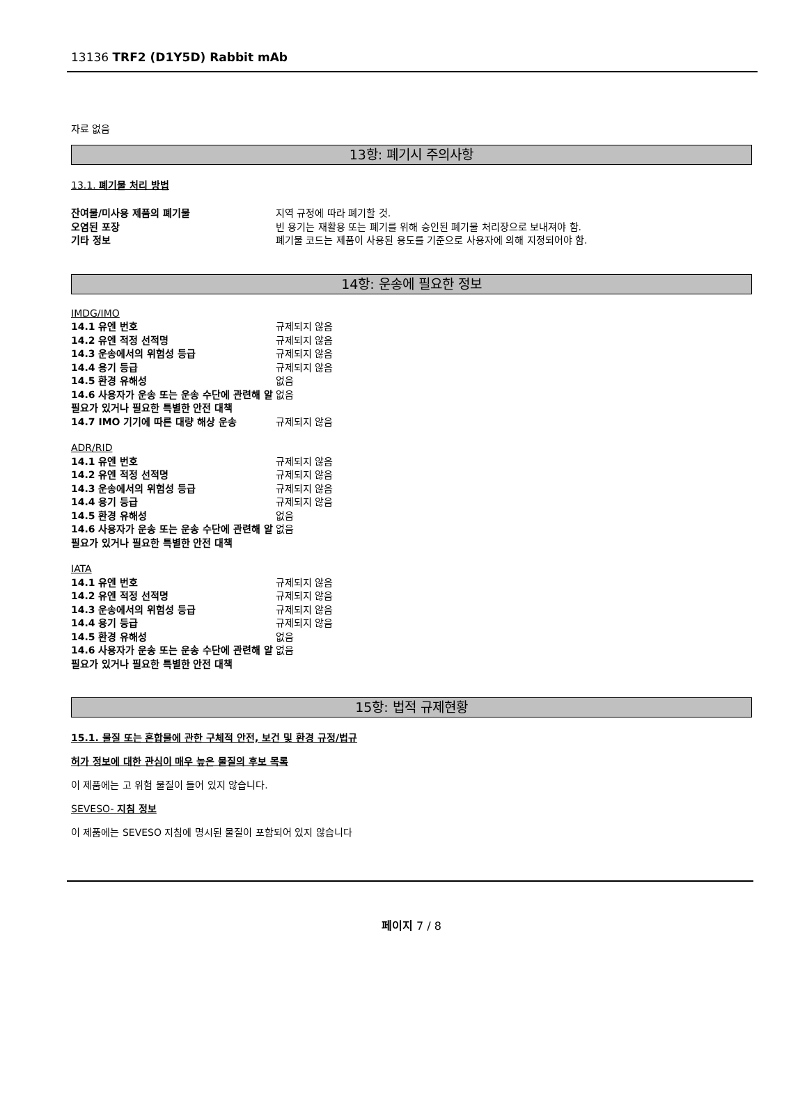13136 TRF2 (D1Y5D) Rabbit mAb
자료 없음
13항: 폐기시 주의사항
13.1. 폐기물 처리 방법
| 잔여물/미사용 제품의 폐기물 | 지역 규정에 따라 폐기할 것. |
| 오염된 포장 | 빈 용기는 재활용 또는 폐기를 위해 승인된 폐기물 처리장으로 보내져야 함. |
| 기타 정보 | 폐기물 코드는 제품이 사용된 용도를 기준으로 사용자에 의해 지정되어야 함. |
14항: 운송에 필요한 정보
| IMDG/IMO | |
| 14.1 유엔 번호 | 규제되지 않음 |
| 14.2 유엔 적정 선적명 | 규제되지 않음 |
| 14.3 운송에서의 위험성 등급 | 규제되지 않음 |
| 14.4 용기 등급 | 규제되지 않음 |
| 14.5 환경 유해성 | 없음 |
| 14.6 사용자가 운송 또는 운송 수단에 관련해 알 필요가 있거나 필요한 특별한 안전 대책 | 없음 |
| 14.7 IMO 기기에 따른 대량 해상 운송 | 규제되지 않음 |
| ADR/RID | |
| 14.1 유엔 번호 | 규제되지 않음 |
| 14.2 유엔 적정 선적명 | 규제되지 않음 |
| 14.3 운송에서의 위험성 등급 | 규제되지 않음 |
| 14.4 용기 등급 | 규제되지 않음 |
| 14.5 환경 유해성 | 없음 |
| 14.6 사용자가 운송 또는 운송 수단에 관련해 알 필요가 있거나 필요한 특별한 안전 대책 | 없음 |
| IATA | |
| 14.1 유엔 번호 | 규제되지 않음 |
| 14.2 유엔 적정 선적명 | 규제되지 않음 |
| 14.3 운송에서의 위험성 등급 | 규제되지 않음 |
| 14.4 용기 등급 | 규제되지 않음 |
| 14.5 환경 유해성 | 없음 |
| 14.6 사용자가 운송 또는 운송 수단에 관련해 알 필요가 있거나 필요한 특별한 안전 대책 | 없음 |
15항: 법적 규제현황
15.1. 물질 또는 혼합물에 관한 구체적 안전, 보건 및 환경 규정/법규
허가 정보에 대한 관심이 매우 높은 물질의 후보 목록
이 제품에는 고 위험 물질이 들어 있지 않습니다.
SEVESO- 지침 정보
이 제품에는 SEVESO 지침에 명시된 물질이 포함되어 있지 않습니다
페이지 7 / 8